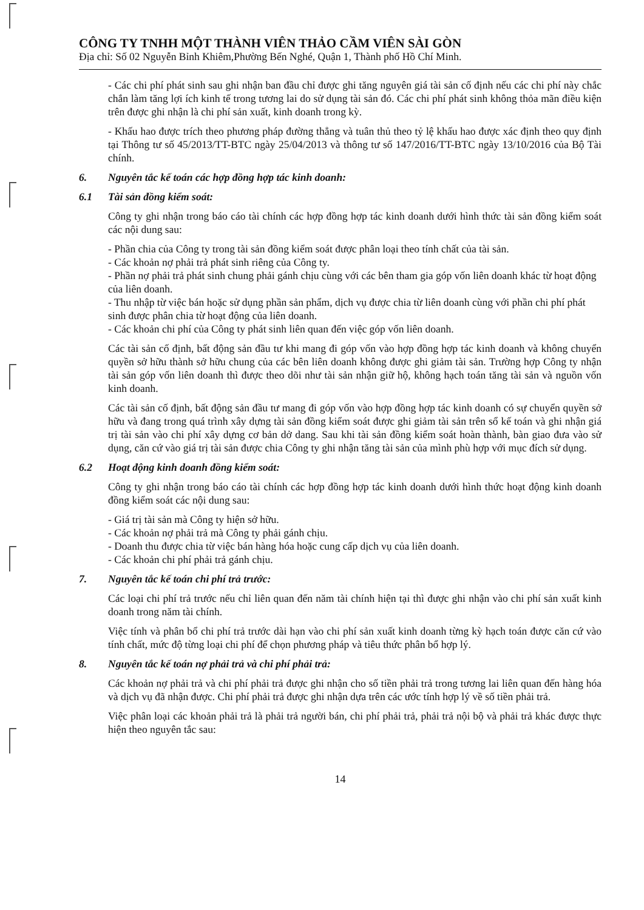CÔNG TY TNHH MỘT THÀNH VIÊN THẢO CẦM VIÊN SÀI GÒN
Địa chỉ: Số 02 Nguyễn Bỉnh Khiêm,Phường Bến Nghé, Quận 1, Thành phố Hồ Chí Minh.
- Các chi phí phát sinh sau ghi nhận ban đầu chỉ được ghi tăng nguyên giá tài sản cố định nếu các chi phí này chắc chắn làm tăng lợi ích kinh tế trong tương lai do sử dụng tài sản đó. Các chi phí phát sinh không thỏa mãn điều kiện trên được ghi nhận là chi phí sản xuất, kinh doanh trong kỳ.
- Khấu hao được trích theo phương pháp đường thẳng và tuân thủ theo tỷ lệ khấu hao được xác định theo quy định tại Thông tư số 45/2013/TT-BTC ngày 25/04/2013 và thông tư số 147/2016/TT-BTC ngày 13/10/2016 của Bộ Tài chính.
6. Nguyên tắc kế toán các hợp đồng hợp tác kinh doanh:
6.1 Tài sản đồng kiểm soát:
Công ty ghi nhận trong báo cáo tài chính các hợp đồng hợp tác kinh doanh dưới hình thức tài sản đồng kiểm soát các nội dung sau:
- Phần chia của Công ty trong tài sản đồng kiểm soát được phân loại theo tính chất của tài sản.
- Các khoản nợ phải trả phát sinh riêng của Công ty.
- Phần nợ phải trả phát sinh chung phải gánh chịu cùng với các bên tham gia góp vốn liên doanh khác từ hoạt động của liên doanh.
- Thu nhập từ việc bán hoặc sử dụng phần sản phẩm, dịch vụ được chia từ liên doanh cùng với phần chi phí phát sinh được phân chia từ hoạt động của liên doanh.
- Các khoản chi phí của Công ty phát sinh liên quan đến việc góp vốn liên doanh.
Các tài sản cố định, bất động sản đầu tư khi mang đi góp vốn vào hợp đồng hợp tác kinh doanh và không chuyển quyền sở hữu thành sở hữu chung của các bên liên doanh không được ghi giảm tài sản. Trường hợp Công ty nhận tài sản góp vốn liên doanh thì được theo dõi như tài sản nhận giữ hộ, không hạch toán tăng tài sản và nguồn vốn kinh doanh.
Các tài sản cố định, bất động sản đầu tư mang đi góp vốn vào hợp đồng hợp tác kinh doanh có sự chuyển quyền sở hữu và đang trong quá trình xây dựng tài sản đồng kiểm soát được ghi giảm tài sản trên sổ kế toán và ghi nhận giá trị tài sản vào chi phí xây dựng cơ bản dở dang. Sau khi tài sản đồng kiểm soát hoàn thành, bàn giao đưa vào sử dụng, căn cứ vào giá trị tài sản được chia Công ty ghi nhận tăng tài sản của mình phù hợp với mục đích sử dụng.
6.2 Hoạt động kinh doanh đồng kiểm soát:
Công ty ghi nhận trong báo cáo tài chính các hợp đồng hợp tác kinh doanh dưới hình thức hoạt động kinh doanh đồng kiểm soát các nội dung sau:
- Giá trị tài sản mà Công ty hiện sở hữu.
- Các khoản nợ phải trả mà Công ty phải gánh chịu.
- Doanh thu được chia từ việc bán hàng hóa hoặc cung cấp dịch vụ của liên doanh.
- Các khoản chi phí phải trả gánh chịu.
7. Nguyên tắc kế toán chi phí trả trước:
Các loại chi phí trả trước nếu chỉ liên quan đến năm tài chính hiện tại thì được ghi nhận vào chi phí sản xuất kinh doanh trong năm tài chính.
Việc tính và phân bổ chi phí trả trước dài hạn vào chi phí sản xuất kinh doanh từng kỳ hạch toán được căn cứ vào tính chất, mức độ từng loại chi phí để chọn phương pháp và tiêu thức phân bổ hợp lý.
8. Nguyên tắc kế toán nợ phải trả và chi phí phải trả:
Các khoản nợ phải trả và chi phí phải trả được ghi nhận cho số tiền phải trả trong tương lai liên quan đến hàng hóa và dịch vụ đã nhận được. Chi phí phải trả được ghi nhận dựa trên các ước tính hợp lý về số tiền phải trả.
Việc phân loại các khoản phải trả là phải trả người bán, chi phí phải trả, phải trả nội bộ và phải trả khác được thực hiện theo nguyên tắc sau:
14